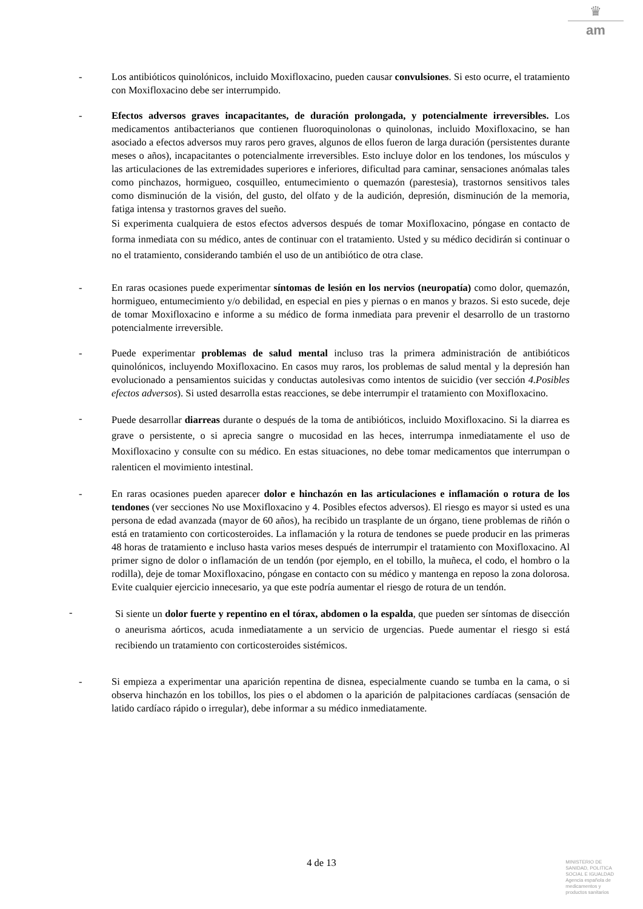♛
am
- Los antibióticos quinolónicos, incluido Moxifloxacino, pueden causar convulsiones. Si esto ocurre, el tratamiento con Moxifloxacino debe ser interrumpido.
- Efectos adversos graves incapacitantes, de duración prolongada, y potencialmente irreversibles. Los medicamentos antibacterianos que contienen fluoroquinolonas o quinolonas, incluido Moxifloxacino, se han asociado a efectos adversos muy raros pero graves, algunos de ellos fueron de larga duración (persistentes durante meses o años), incapacitantes o potencialmente irreversibles. Esto incluye dolor en los tendones, los músculos y las articulaciones de las extremidades superiores e inferiores, dificultad para caminar, sensaciones anómalas tales como pinchazos, hormigueo, cosquilleo, entumecimiento o quemazón (parestesia), trastornos sensitivos tales como disminución de la visión, del gusto, del olfato y de la audición, depresión, disminución de la memoria, fatiga intensa y trastornos graves del sueño.
Si experimenta cualquiera de estos efectos adversos después de tomar Moxifloxacino, póngase en contacto de forma inmediata con su médico, antes de continuar con el tratamiento. Usted y su médico decidirán si continuar o no el tratamiento, considerando también el uso de un antibiótico de otra clase.
- En raras ocasiones puede experimentar síntomas de lesión en los nervios (neuropatía) como dolor, quemazón, hormigueo, entumecimiento y/o debilidad, en especial en pies y piernas o en manos y brazos. Si esto sucede, deje de tomar Moxifloxacino e informe a su médico de forma inmediata para prevenir el desarrollo de un trastorno potencialmente irreversible.
- Puede experimentar problemas de salud mental incluso tras la primera administración de antibióticos quinolónicos, incluyendo Moxifloxacino. En casos muy raros, los problemas de salud mental y la depresión han evolucionado a pensamientos suicidas y conductas autolesivas como intentos de suicidio (ver sección 4.Posibles efectos adversos). Si usted desarrolla estas reacciones, se debe interrumpir el tratamiento con Moxifloxacino.
-
Puede desarrollar diarreas durante o después de la toma de antibióticos, incluido Moxifloxacino. Si la diarrea es grave o persistente, o si aprecia sangre o mucosidad en las heces, interrumpa inmediatamente el uso de Moxifloxacino y consulte con su médico. En estas situaciones, no debe tomar medicamentos que interrumpan o ralenticen el movimiento intestinal.
- En raras ocasiones pueden aparecer dolor e hinchazón en las articulaciones e inflamación o rotura de los tendones (ver secciones No use Moxifloxacino y 4. Posibles efectos adversos). El riesgo es mayor si usted es una persona de edad avanzada (mayor de 60 años), ha recibido un trasplante de un órgano, tiene problemas de riñón o está en tratamiento con corticosteroides. La inflamación y la rotura de tendones se puede producir en las primeras 48 horas de tratamiento e incluso hasta varios meses después de interrumpir el tratamiento con Moxifloxacino. Al primer signo de dolor o inflamación de un tendón (por ejemplo, en el tobillo, la muñeca, el codo, el hombro o la rodilla), deje de tomar Moxifloxacino, póngase en contacto con su médico y mantenga en reposo la zona dolorosa. Evite cualquier ejercicio innecesario, ya que este podría aumentar el riesgo de rotura de un tendón.
-
Si siente un dolor fuerte y repentino en el tórax, abdomen o la espalda, que pueden ser síntomas de disección o aneurisma aórticos, acuda inmediatamente a un servicio de urgencias. Puede aumentar el riesgo si está recibiendo un tratamiento con corticosteroides sistémicos.
- Si empieza a experimentar una aparición repentina de disnea, especialmente cuando se tumba en la cama, o si observa hinchazón en los tobillos, los pies o el abdomen o la aparición de palpitaciones cardíacas (sensación de latido cardíaco rápido o irregular), debe informar a su médico inmediatamente.
4 de 13
MINISTERIO DE
SANIDAD, POLITICA
SOCIAL E IGUALDAD
Agencia española de
medicamentos y
productos sanitarios